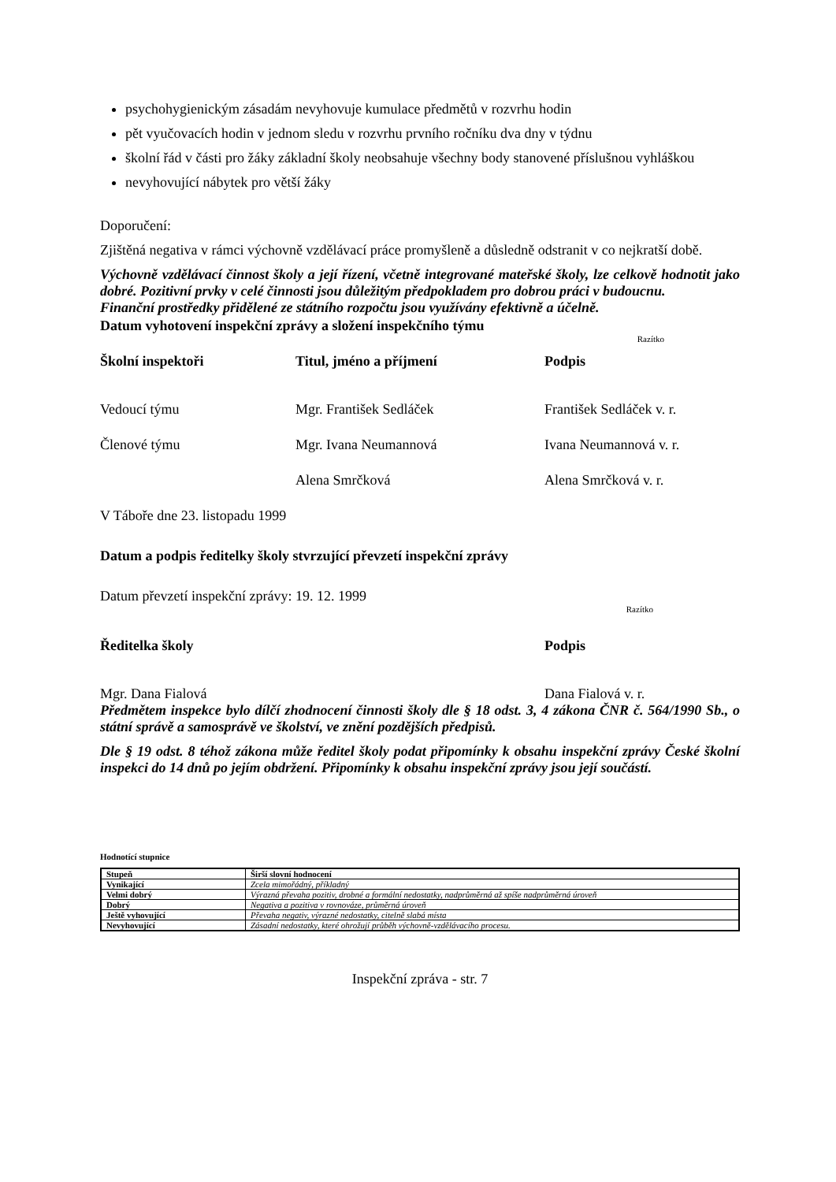psychohygienickým zásadám nevyhovuje kumulace předmětů v rozvrhu hodin
pět vyučovacích hodin v jednom sledu v rozvrhu prvního ročníku dva dny v týdnu
školní řád v části pro žáky základní školy neobsahuje všechny body stanovené příslušnou vyhláškou
nevyhovující nábytek pro větší žáky
Doporučení:
Zjištěná negativa v rámci výchovně vzdělávací práce promyšleně a důsledně odstranit v co nejkratší době.
Výchovně vzdělávací činnost školy a její řízení, včetně integrované mateřské školy, lze celkově hodnotit jako dobré. Pozitivní prvky v celé činnosti jsou důležitým předpokladem pro dobrou práci v budoucnu.
Finanční prostředky přidělené ze státního rozpočtu jsou využívány efektivně a účelně.
Datum vyhotovení inspekční zprávy a složení inspekčního týmu
Razítko
Školní inspektoři Titul, jméno a příjmení Podpis
Vedoucí týmu Mgr. František Sedláček František Sedláček v. r.
Členové týmu Mgr. Ivana Neumannová Ivana Neumannová v. r.
Alena Smrčková Alena Smrčková v. r.
V Táboře dne 23. listopadu 1999
Datum a podpis ředitelky školy stvrzující převzetí inspekční zprávy
Datum převzetí inspekční zprávy: 19. 12. 1999
Razítko
Ředitelka školy Podpis
Mgr. Dana Fialová Dana Fialová v. r.
Předmětem inspekce bylo dílčí zhodnocení činnosti školy dle § 18 odst. 3, 4 zákona ČNR č. 564/1990 Sb., o státní správě a samosprávě ve školství, ve znění pozdějších předpisů.
Dle § 19 odst. 8 téhož zákona může ředitel školy podat připomínky k obsahu inspekční zprávy České školní inspekci do 14 dnů po jejím obdržení. Připomínky k obsahu inspekční zprávy jsou její součástí.
Hodnotící stupnice
| Stupeň | Širší slovní hodnocení |
| --- | --- |
| Vynikající | Zcela mimořádný, příkladný |
| Velmi dobrý | Výrazná převaha pozitiv, drobné a formální nedostatky, nadprůměrná až spíše nadprůměrná úroveň |
| Dobrý | Negativa a pozitiva v rovnováze, průměrná úroveň |
| Ještě vyhovující | Převaha negativ, výrazné nedostatky, citelně slabá místa |
| Nevyhovující | Zásadní nedostatky, které ohrožují průběh výchovně-vzdělávacího procesu. |
Inspekční zpráva - str. 7